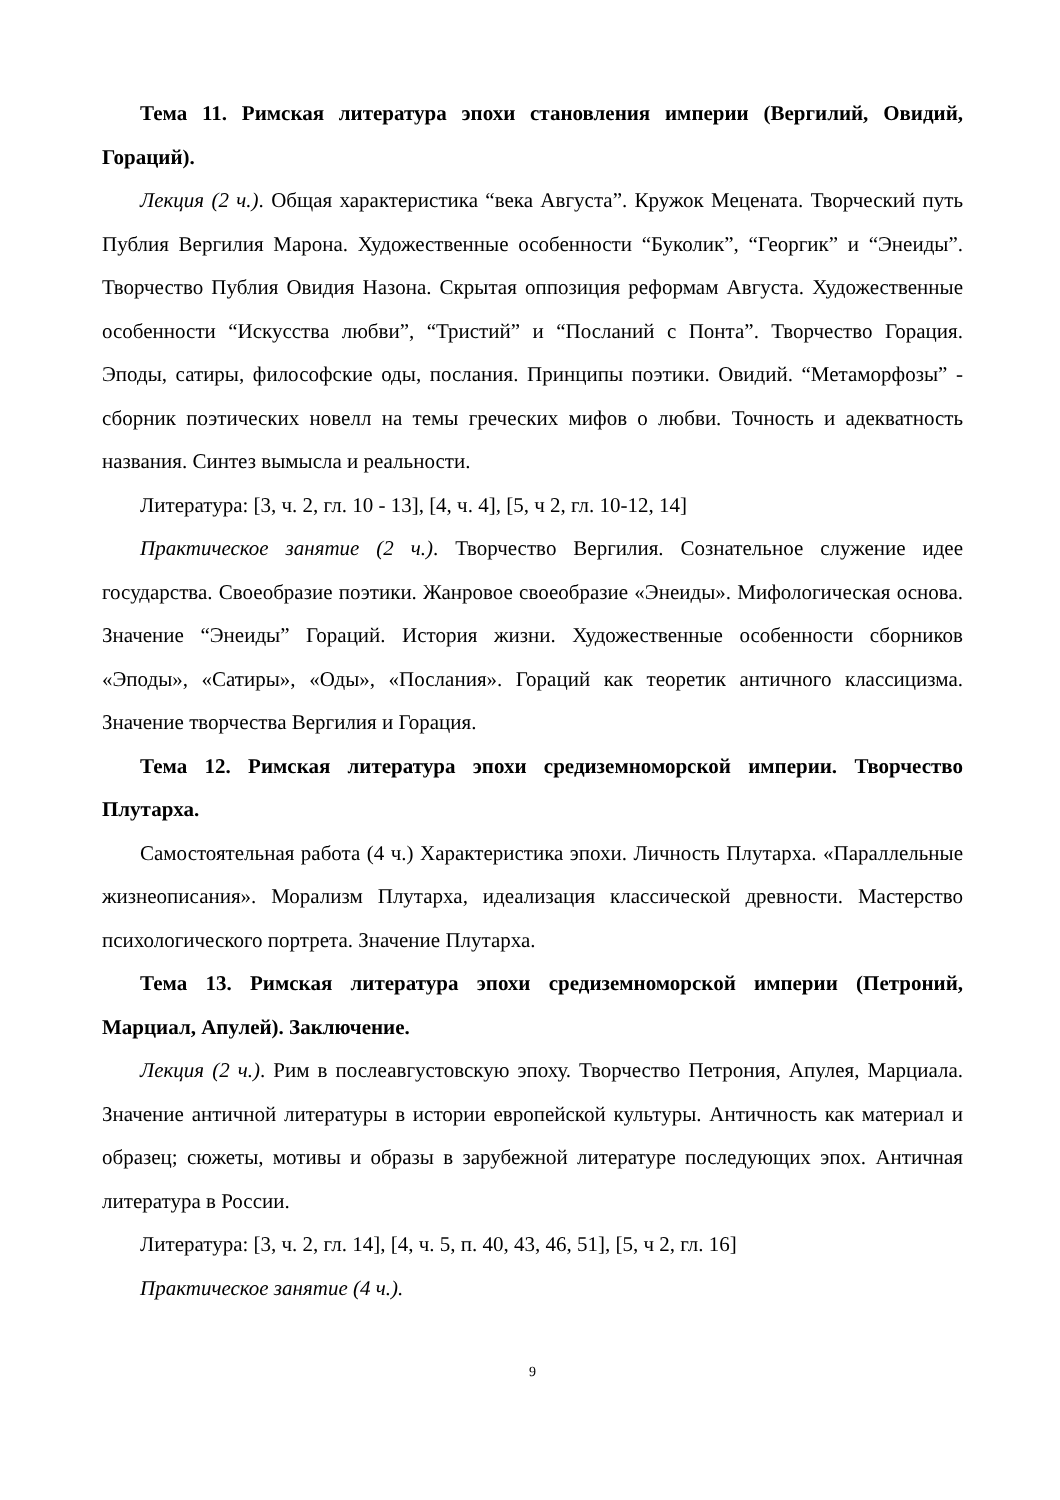Тема 11. Римская литература эпохи становления империи (Вергилий, Овидий, Гораций).
Лекция (2 ч.). Общая характеристика “века Августа”. Кружок Мецената. Творческий путь Публия Вергилия Марона. Художественные особенности “Буколик”, “Георгик” и “Энеиды”. Творчество Публия Овидия Назона. Скрытая оппозиция реформам Августа. Художественные особенности “Искусства любви”, “Тристий” и “Посланий с Понта”. Творчество Горация. Эподы, сатиры, философские оды, послания. Принципы поэтики. Овидий. “Метаморфозы” - сборник поэтических новелл на темы греческих мифов о любви. Точность и адекватность названия. Синтез вымысла и реальности.
Литература: [3, ч. 2, гл. 10 - 13], [4, ч. 4], [5, ч 2, гл. 10-12, 14]
Практическое занятие (2 ч.). Творчество Вергилия. Сознательное служение идее государства. Своеобразие поэтики. Жанровое своеобразие «Энеиды». Мифологическая основа. Значение “Энеиды” Гораций. История жизни. Художественные особенности сборников «Эподы», «Сатиры», «Оды», «Послания». Гораций как теоретик античного классицизма. Значение творчества Вергилия и Горация.
Тема 12. Римская литература эпохи средиземноморской империи. Творчество Плутарха.
Самостоятельная работа (4 ч.) Характеристика эпохи. Личность Плутарха. «Параллельные жизнеописания». Морализм Плутарха, идеализация классической древности. Мастерство психологического портрета. Значение Плутарха.
Тема 13. Римская литература эпохи средиземноморской империи (Петроний, Марциал, Апулей). Заключение.
Лекция (2 ч.). Рим в послеавгустовскую эпоху. Творчество Петрония, Апулея, Марциала. Значение античной литературы в истории европейской культуры. Античность как материал и образец; сюжеты, мотивы и образы в зарубежной литературе последующих эпох. Античная литература в России.
Литература: [3, ч. 2, гл. 14], [4, ч. 5, п. 40, 43, 46, 51], [5, ч 2, гл. 16]
Практическое занятие (4 ч.).
9